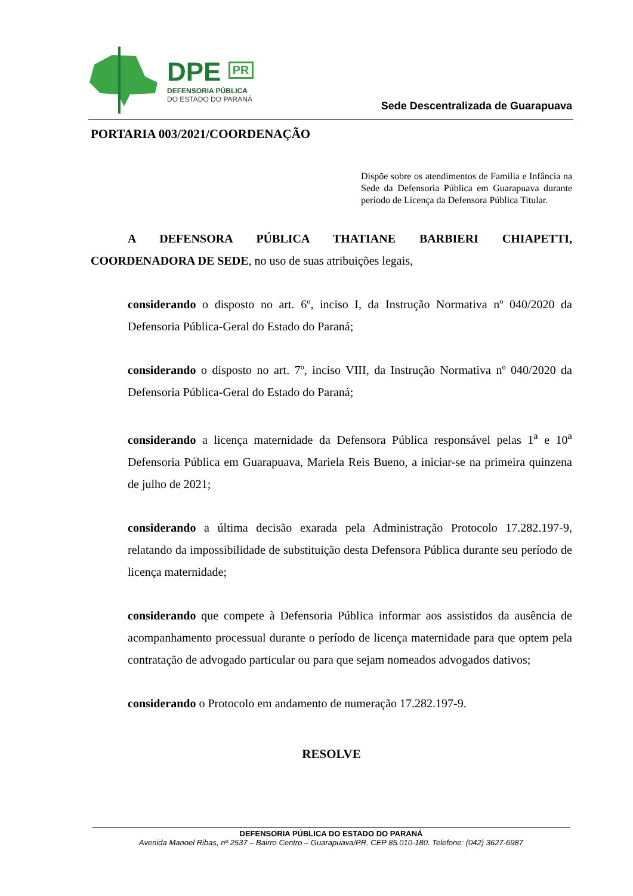DPE PR
DEFENSORIA PÚBLICA
DO ESTADO DO PARANÁ
Sede Descentralizada de Guarapuava
PORTARIA 003/2021/COORDENAÇÃO
Dispõe sobre os atendimentos de Família e Infância na Sede da Defensoria Pública em Guarapuava durante período de Licença da Defensora Pública Titular.
A DEFENSORA PÚBLICA THATIANE BARBIERI CHIAPETTI, COORDENADORA DE SEDE, no uso de suas atribuições legais,
considerando o disposto no art. 6º, inciso I, da Instrução Normativa nº 040/2020 da Defensoria Pública-Geral do Estado do Paraná;
considerando o disposto no art. 7º, inciso VIII, da Instrução Normativa nº 040/2020 da Defensoria Pública-Geral do Estado do Paraná;
considerando a licença maternidade da Defensora Pública responsável pelas 1<sup>a</sup> e 10<sup>a</sup> Defensoria Pública em Guarapuava, Mariela Reis Bueno, a iniciar-se na primeira quinzena de julho de 2021;
considerando a última decisão exarada pela Administração Protocolo 17.282.197-9, relatando da impossibilidade de substituição desta Defensora Pública durante seu período de licença maternidade;
considerando que compete à Defensoria Pública informar aos assistidos da ausência de acompanhamento processual durante o período de licença maternidade para que optem pela contratação de advogado particular ou para que sejam nomeados advogados dativos;
considerando o Protocolo em andamento de numeração 17.282.197-9.
RESOLVE
DEFENSORIA PÚBLICA DO ESTADO DO PARANÁ
Avenida Manoel Ribas, nº 2537 – Bairro Centro – Guarapuava/PR. CEP 85.010-180. Telefone: (042) 3627-6987